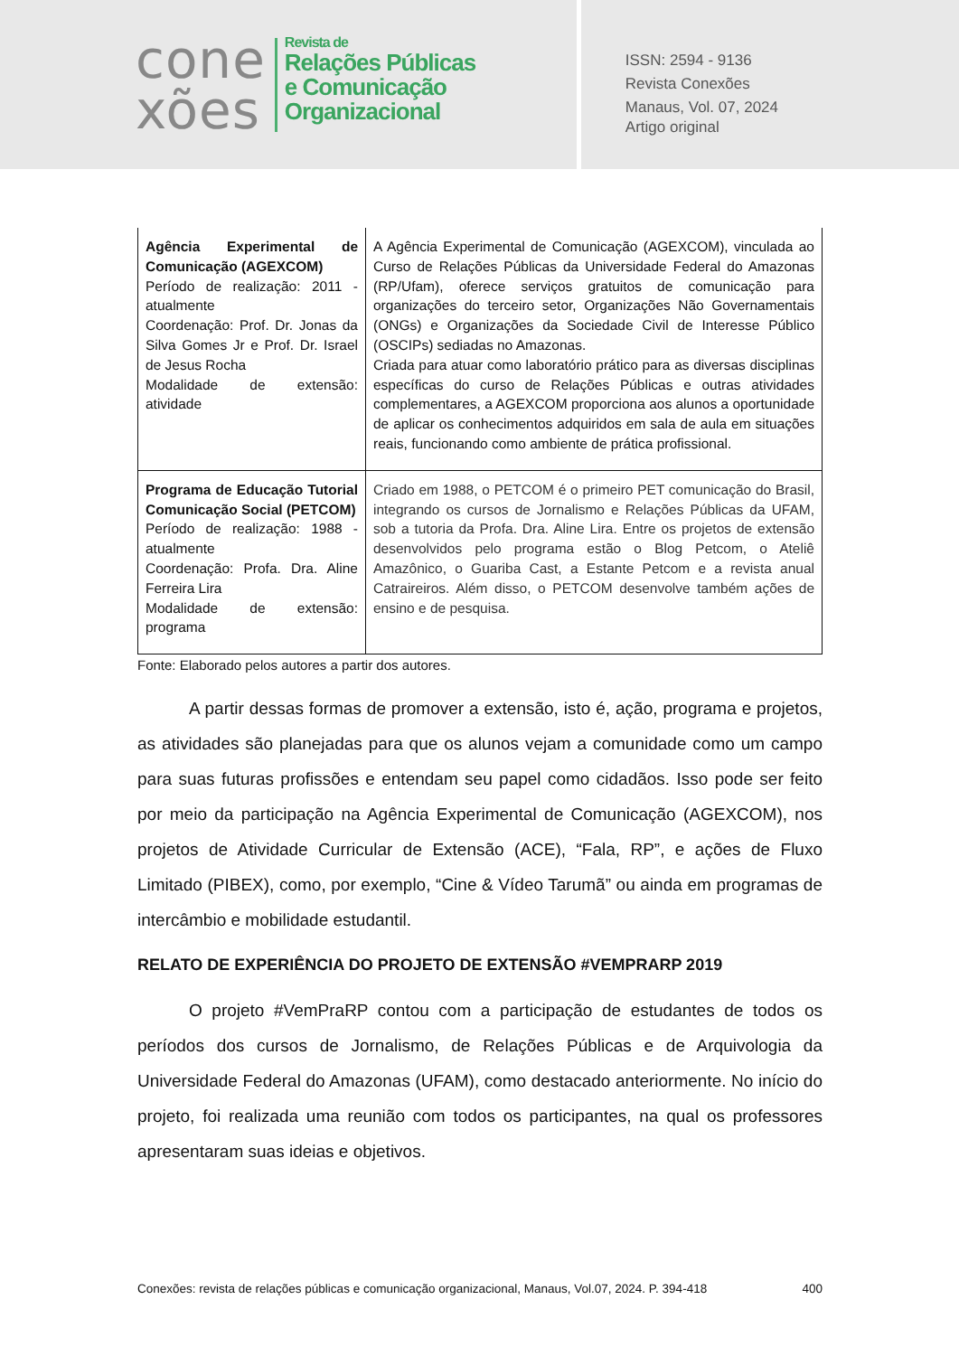cone
xões
Revista de
Relações Públicas
e Comunicação
Organizacional
ISSN: 2594 - 9136
Revista Conexões
Manaus, Vol. 07, 2024
Artigo original
| Agência Experimental de Comunicação (AGEXCOM) Período de realização: 2011 - atualmente Coordenação: Prof. Dr. Jonas da Silva Gomes Jr e Prof. Dr. Israel de Jesus Rocha Modalidade de extensão: atividade | A Agência Experimental de Comunicação (AGEXCOM), vinculada ao Curso de Relações Públicas da Universidade Federal do Amazonas (RP/Ufam), oferece serviços gratuitos de comunicação para organizações do terceiro setor, Organizações Não Governamentais (ONGs) e Organizações da Sociedade Civil de Interesse Público (OSCIPs) sediadas no Amazonas. Criada para atuar como laboratório prático para as diversas disciplinas específicas do curso de Relações Públicas e outras atividades complementares, a AGEXCOM proporciona aos alunos a oportunidade de aplicar os conhecimentos adquiridos em sala de aula em situações reais, funcionando como ambiente de prática profissional. |
| Programa de Educação Tutorial Comunicação Social (PETCOM) Período de realização: 1988 - atualmente Coordenação: Profa. Dra. Aline Ferreira Lira Modalidade de extensão: programa | Criado em 1988, o PETCOM é o primeiro PET comunicação do Brasil, integrando os cursos de Jornalismo e Relações Públicas da UFAM, sob a tutoria da Profa. Dra. Aline Lira. Entre os projetos de extensão desenvolvidos pelo programa estão o Blog Petcom, o Ateliê Amazônico, o Guariba Cast, a Estante Petcom e a revista anual Catraireiros. Além disso, o PETCOM desenvolve também ações de ensino e de pesquisa. |
Fonte: Elaborado pelos autores a partir dos autores.
   A partir dessas formas de promover a extensão, isto é, ação, programa e projetos, as atividades são planejadas para que os alunos vejam a comunidade como um campo para suas futuras profissões e entendam seu papel como cidadãos. Isso pode ser feito por meio da participação na Agência Experimental de Comunicação (AGEXCOM), nos projetos de Atividade Curricular de Extensão (ACE), “Fala, RP”, e ações de Fluxo Limitado (PIBEX), como, por exemplo, “Cine & Vídeo Tarumã” ou ainda em programas de intercâmbio e mobilidade estudantil.
RELATO DE EXPERIÊNCIA DO PROJETO DE EXTENSÃO #VEMPRARP 2019
   O projeto #VemPraRP contou com a participação de estudantes de todos os períodos dos cursos de Jornalismo, de Relações Públicas e de Arquivologia da Universidade Federal do Amazonas (UFAM), como destacado anteriormente. No início do projeto, foi realizada uma reunião com todos os participantes, na qual os professores apresentaram suas ideias e objetivos.
Conexões: revista de relações públicas e comunicação organizacional, Manaus, Vol.07, 2024. P. 394-418 400